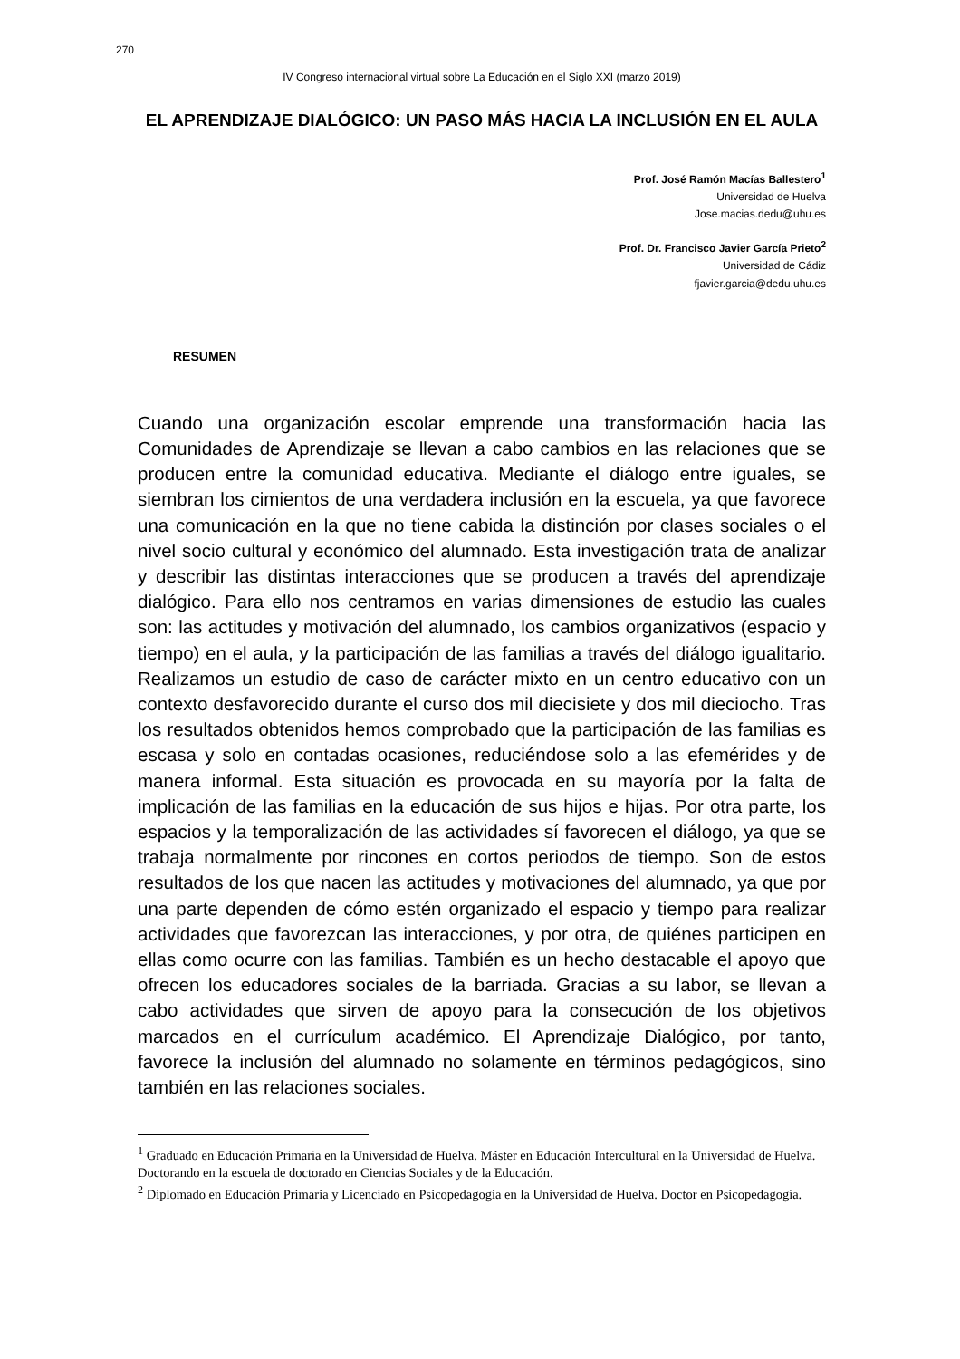270
IV Congreso internacional virtual sobre La Educación en el Siglo XXI (marzo 2019)
EL APRENDIZAJE DIALÓGICO: UN PASO MÁS HACIA LA INCLUSIÓN EN EL AULA
Prof. José Ramón Macías Ballestero<sup>1</sup>
Universidad de Huelva
Jose.macias.dedu@uhu.es
Prof. Dr. Francisco Javier García Prieto<sup>2</sup>
Universidad de Cádiz
fjavier.garcia@dedu.uhu.es
RESUMEN
Cuando una organización escolar emprende una transformación hacia las Comunidades de Aprendizaje se llevan a cabo cambios en las relaciones que se producen entre la comunidad educativa. Mediante el diálogo entre iguales, se siembran los cimientos de una verdadera inclusión en la escuela, ya que favorece una comunicación en la que no tiene cabida la distinción por clases sociales o el nivel socio cultural y económico del alumnado. Esta investigación trata de analizar y describir las distintas interacciones que se producen a través del aprendizaje dialógico. Para ello nos centramos en varias dimensiones de estudio las cuales son: las actitudes y motivación del alumnado, los cambios organizativos (espacio y tiempo) en el aula, y la participación de las familias a través del diálogo igualitario. Realizamos un estudio de caso de carácter mixto en un centro educativo con un contexto desfavorecido durante el curso dos mil diecisiete y dos mil dieciocho. Tras los resultados obtenidos hemos comprobado que la participación de las familias es escasa y solo en contadas ocasiones, reduciéndose solo a las efemérides y de manera informal. Esta situación es provocada en su mayoría por la falta de implicación de las familias en la educación de sus hijos e hijas. Por otra parte, los espacios y la temporalización de las actividades sí favorecen el diálogo, ya que se trabaja normalmente por rincones en cortos periodos de tiempo. Son de estos resultados de los que nacen las actitudes y motivaciones del alumnado, ya que por una parte dependen de cómo estén organizado el espacio y tiempo para realizar actividades que favorezcan las interacciones, y por otra, de quiénes participen en ellas como ocurre con las familias. También es un hecho destacable el apoyo que ofrecen los educadores sociales de la barriada. Gracias a su labor, se llevan a cabo actividades que sirven de apoyo para la consecución de los objetivos marcados en el currículum académico. El Aprendizaje Dialógico, por tanto, favorece la inclusión del alumnado no solamente en términos pedagógicos, sino también en las relaciones sociales.
<sup>1</sup> Graduado en Educación Primaria en la Universidad de Huelva. Máster en Educación Intercultural en la Universidad de Huelva. Doctorando en la escuela de doctorado en Ciencias Sociales y de la Educación.
<sup>2</sup> Diplomado en Educación Primaria y Licenciado en Psicopedagogía en la Universidad de Huelva. Doctor en Psicopedagogía.